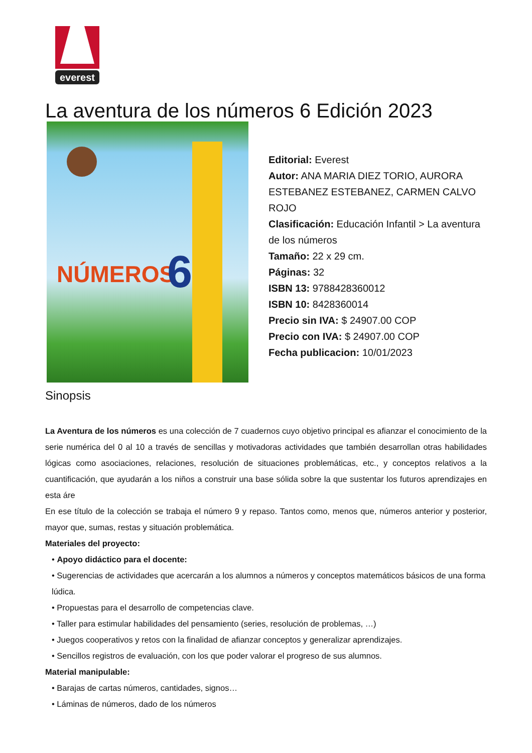everest
La aventura de los números 6 Edición 2023
NÚMEROS
6
Editorial: Everest
Autor: ANA MARIA DIEZ TORIO, AURORA ESTEBANEZ ESTEBANEZ, CARMEN CALVO ROJO
Clasificación: Educación Infantil > La aventura de los números
Tamaño: 22 x 29 cm.
Páginas: 32
ISBN 13: 9788428360012
ISBN 10: 8428360014
Precio sin IVA: $ 24907.00 COP
Precio con IVA: $ 24907.00 COP
Fecha publicacion: 10/01/2023
Sinopsis
La Aventura de los números es una colección de 7 cuadernos cuyo objetivo principal es afianzar el conocimiento de la serie numérica del 0 al 10 a través de sencillas y motivadoras actividades que también desarrollan otras habilidades lógicas como asociaciones, relaciones, resolución de situaciones problemáticas, etc., y conceptos relativos a la cuantificación, que ayudarán a los niños a construir una base sólida sobre la que sustentar los futuros aprendizajes en esta áre
En ese título de la colección se trabaja el número 9 y repaso. Tantos como, menos que, números anterior y posterior, mayor que, sumas, restas y situación problemática.
Materiales del proyecto:
• Apoyo didáctico para el docente:
• Sugerencias de actividades que acercarán a los alumnos a números y conceptos matemáticos básicos de una forma lúdica.
• Propuestas para el desarrollo de competencias clave.
• Taller para estimular habilidades del pensamiento (series, resolución de problemas, …)
• Juegos cooperativos y retos con la finalidad de afianzar conceptos y generalizar aprendizajes.
• Sencillos registros de evaluación, con los que poder valorar el progreso de sus alumnos.
Material manipulable:
• Barajas de cartas números, cantidades, signos…
• Láminas de números, dado de los números